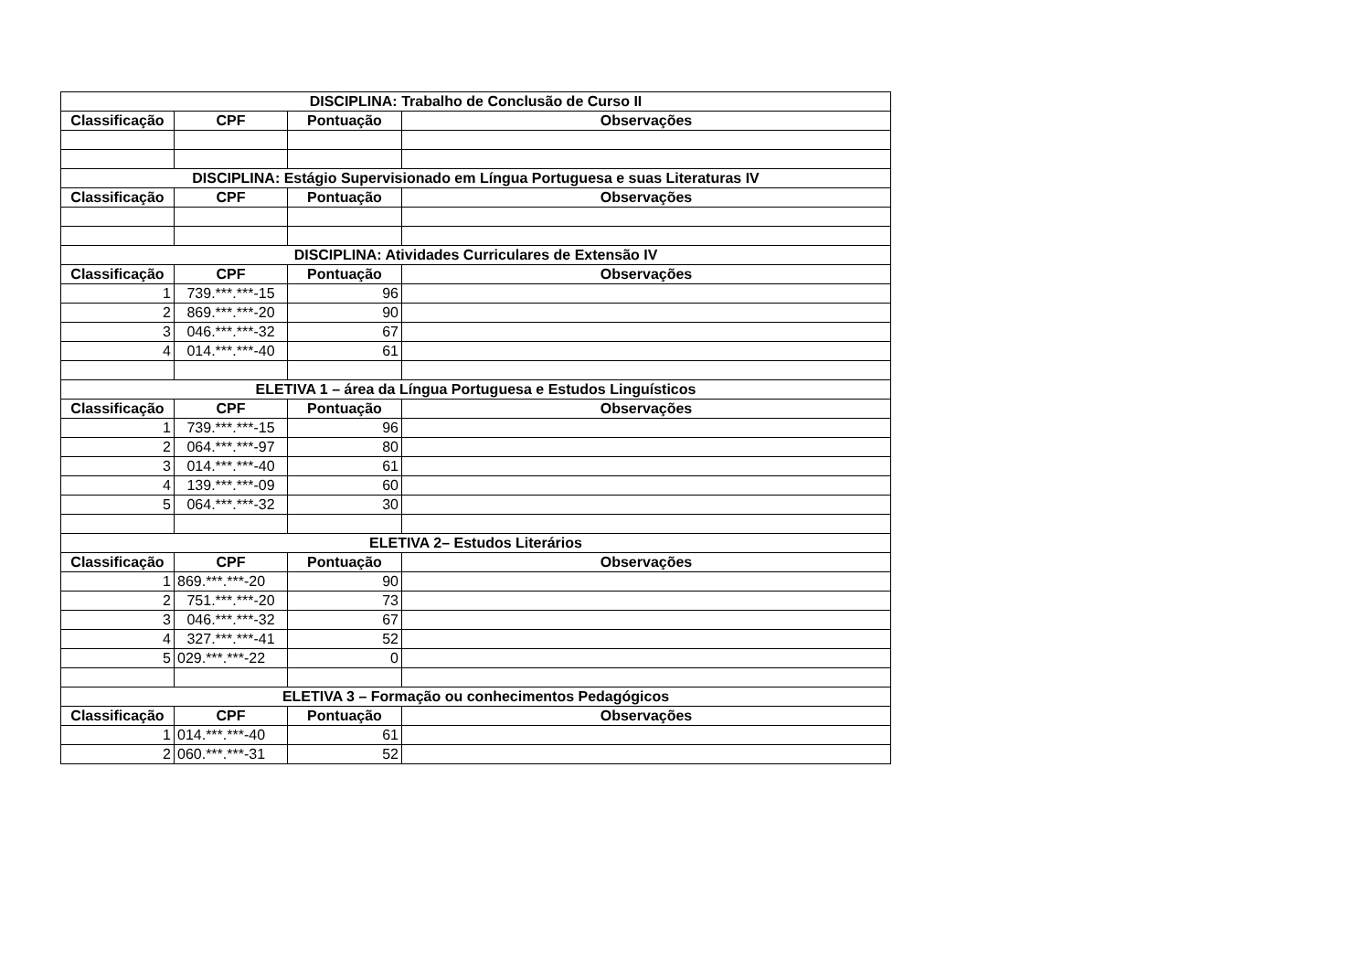| DISCIPLINA: Trabalho de Conclusão de Curso II | | | |
| --- | --- | --- | --- |
| Classificação | CPF | Pontuação | Observações |
| DISCIPLINA: Estágio Supervisionado em Língua Portuguesa e suas Literaturas IV | | | |
| Classificação | CPF | Pontuação | Observações |
| DISCIPLINA: Atividades Curriculares de Extensão IV | | | |
| Classificação | CPF | Pontuação | Observações |
| 1 | 739.***.***-15 | 96 | |
| 2 | 869.***.***-20 | 90 | |
| 3 | 046.***.***-32 | 67 | |
| 4 | 014.***.***-40 | 61 | |
| ELETIVA 1 – área da Língua Portuguesa e Estudos Linguísticos | | | |
| Classificação | CPF | Pontuação | Observações |
| 1 | 739.***.***-15 | 96 | |
| 2 | 064.***.***-97 | 80 | |
| 3 | 014.***.***-40 | 61 | |
| 4 | 139.***.***-09 | 60 | |
| 5 | 064.***.***-32 | 30 | |
| ELETIVA 2– Estudos Literários | | | |
| Classificação | CPF | Pontuação | Observações |
| 1 | 869.***.***-20 | 90 | |
| 2 | 751.***.***-20 | 73 | |
| 3 | 046.***.***-32 | 67 | |
| 4 | 327.***.***-41 | 52 | |
| 5 | 029.***.***-22 | 0 | |
| ELETIVA 3 – Formação ou conhecimentos Pedagógicos | | | |
| Classificação | CPF | Pontuação | Observações |
| 1 | 014.***.***-40 | 61 | |
| 2 | 060.***.***-31 | 52 | |